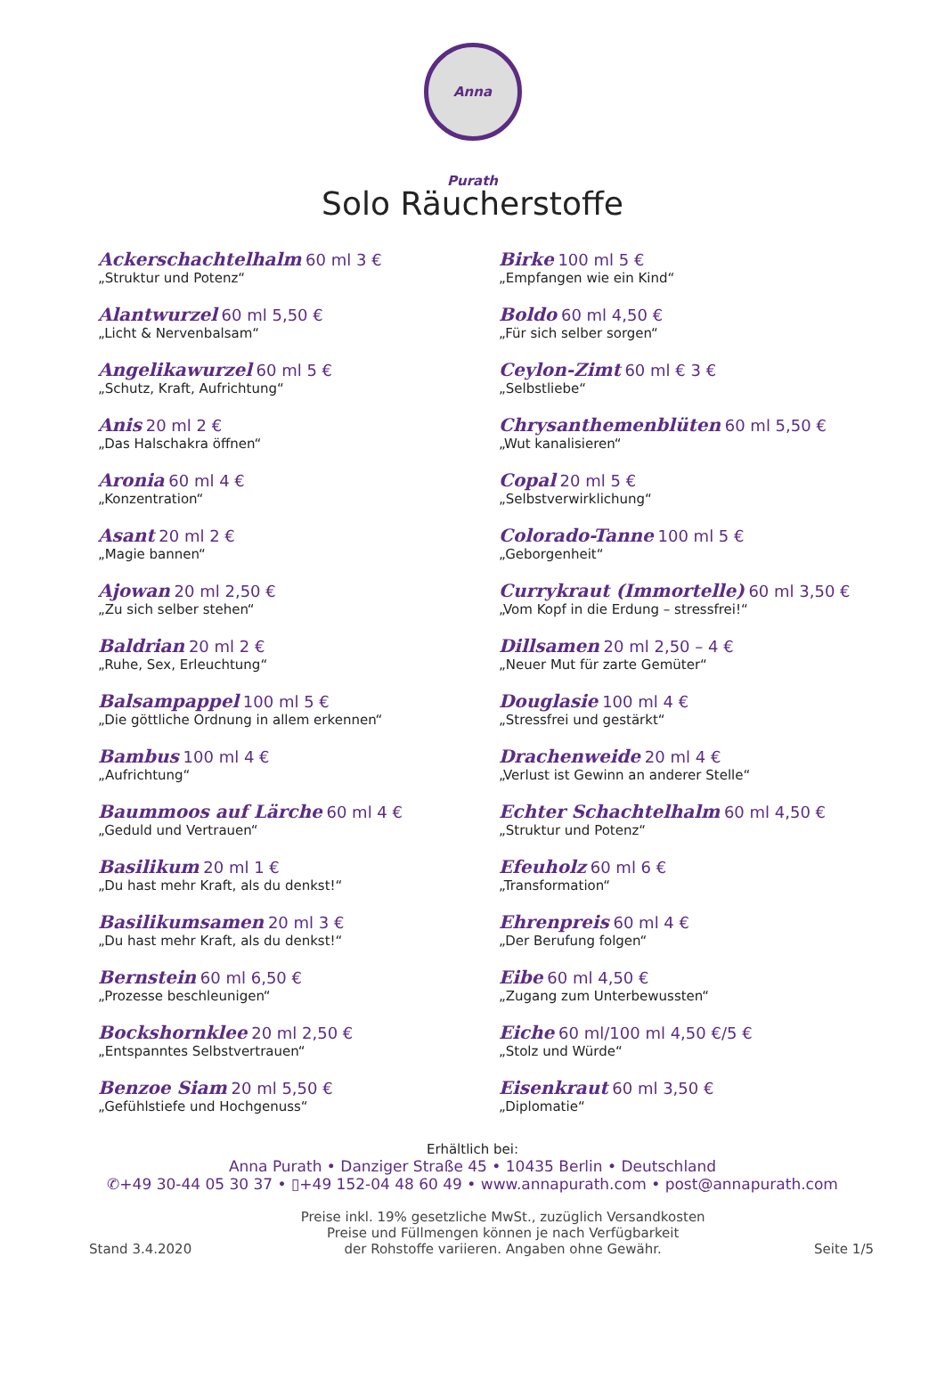Anna Purath
Solo Räucherstoffe
Ackerschachtelhalm 60 ml 3 €
„Struktur und Potenz“
Alantwurzel 60 ml 5,50 €
„Licht & Nervenbalsam“
Angelikawurzel 60 ml 5 €
„Schutz, Kraft, Aufrichtung“
Anis 20 ml 2 €
„Das Halschakra öffnen“
Aronia 60 ml 4 €
„Konzentration“
Asant 20 ml 2 €
„Magie bannen“
Ajowan 20 ml 2,50 €
„Zu sich selber stehen“
Baldrian 20 ml 2 €
„Ruhe, Sex, Erleuchtung“
Balsampappel 100 ml 5 €
„Die göttliche Ordnung in allem erkennen“
Bambus 100 ml 4 €
„Aufrichtung“
Baummoos auf Lärche 60 ml 4 €
„Geduld und Vertrauen“
Basilikum 20 ml 1 €
„Du hast mehr Kraft, als du denkst!“
Basilikumsamen 20 ml 3 €
„Du hast mehr Kraft, als du denkst!“
Bernstein 60 ml 6,50 €
„Prozesse beschleunigen“
Bockshornklee 20 ml 2,50 €
„Entspanntes Selbstvertrauen“
Benzoe Siam 20 ml 5,50 €
„Gefühlstiefe und Hochgenuss“
Birke 100 ml 5 €
„Empfangen wie ein Kind“
Boldo 60 ml 4,50 €
„Für sich selber sorgen“
Ceylon-Zimt 60 ml € 3 €
„Selbstliebe“
Chrysanthemenblüten 60 ml 5,50 €
„Wut kanalisieren“
Copal 20 ml 5 €
„Selbstverwirklichung“
Colorado-Tanne 100 ml 5 €
„Geborgenheit“
Currykraut (Immortelle) 60 ml 3,50 €
„Vom Kopf in die Erdung – stressfrei!“
Dillsamen 20 ml 2,50 – 4 €
„Neuer Mut für zarte Gemüter“
Douglasie 100 ml 4 €
„Stressfrei und gestärkt“
Drachenweide 20 ml 4 €
„Verlust ist Gewinn an anderer Stelle“
Echter Schachtelhalm 60 ml 4,50 €
„Struktur und Potenz“
Efeuholz 60 ml 6 €
„Transformation“
Ehrenpreis 60 ml 4 €
„Der Berufung folgen“
Eibe 60 ml 4,50 €
„Zugang zum Unterbewussten“
Eiche 60 ml/100 ml 4,50 €/5 €
„Stolz und Würde“
Eisenkraut 60 ml 3,50 €
„Diplomatie“
Erhältlich bei:
Anna Purath • Danziger Straße 45 • 10435 Berlin • Deutschland
✆+49 30-44 05 30 37 • ▯+49 152-04 48 60 49 • www.annapurath.com • post@annapurath.com
Stand 3.4.2020 Preise inkl. 19% gesetzliche MwSt., zuzüglich Versandkosten
Preise und Füllmengen können je nach Verfügbarkeit
der Rohstoffe variieren. Angaben ohne Gewähr. Seite 1/5